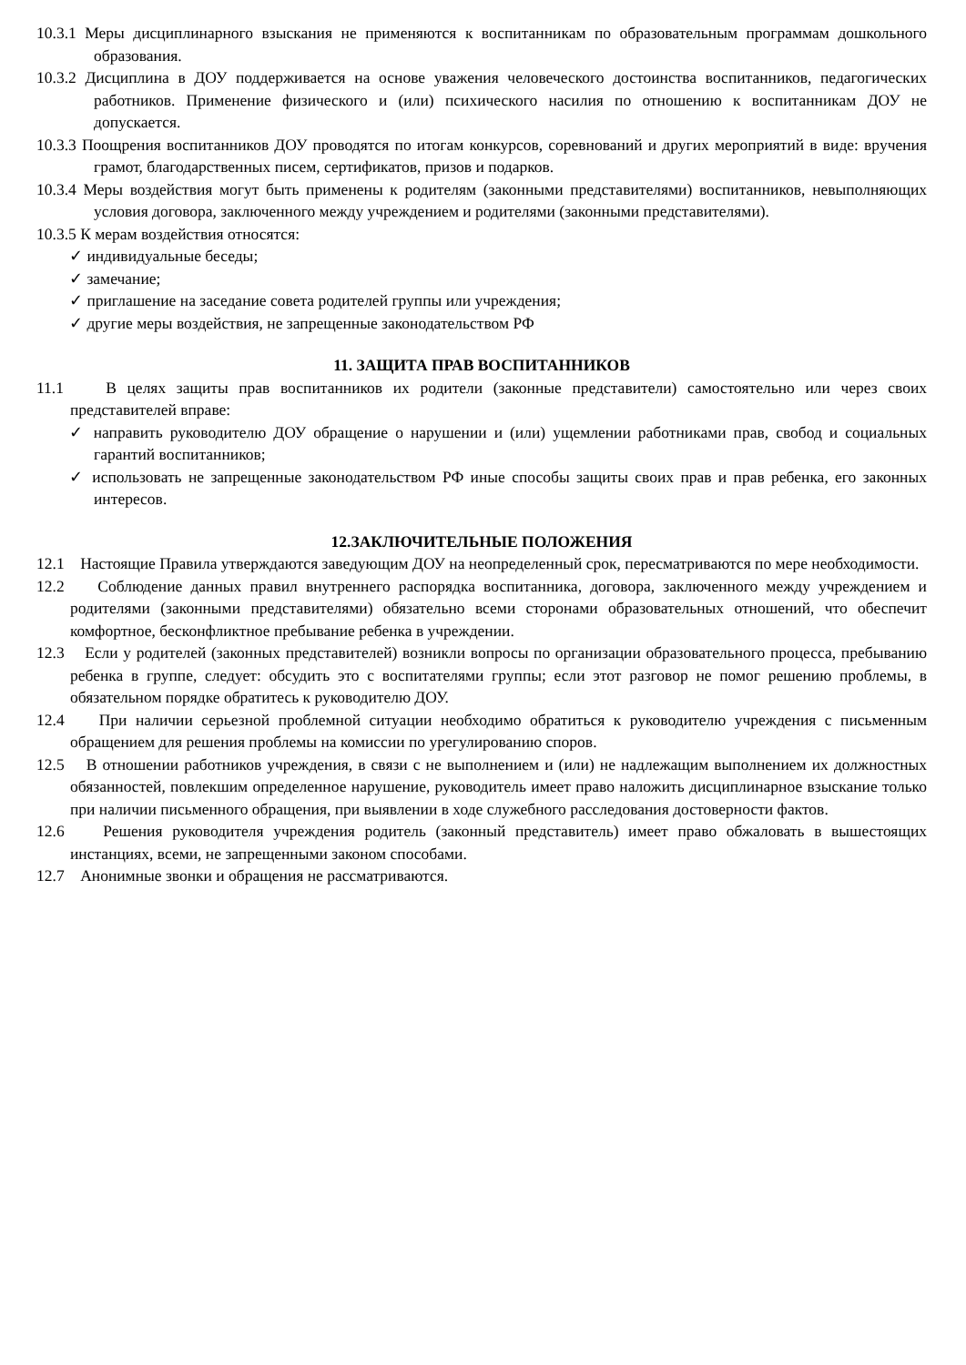10.3.1 Меры дисциплинарного взыскания не применяются к воспитанникам по образовательным программам дошкольного образования.
10.3.2 Дисциплина в ДОУ поддерживается на основе уважения человеческого достоинства воспитанников, педагогических работников. Применение физического и (или) психического насилия по отношению к воспитанникам ДОУ не допускается.
10.3.3 Поощрения воспитанников ДОУ проводятся по итогам конкурсов, соревнований и других мероприятий в виде: вручения грамот, благодарственных писем, сертификатов, призов и подарков.
10.3.4 Меры воздействия могут быть применены к родителям (законными представителями) воспитанников, невыполняющих условия договора, заключенного между учреждением и родителями (законными представителями).
10.3.5 К мерам воздействия относятся:
✓ индивидуальные беседы;
✓ замечание;
✓ приглашение на заседание совета родителей группы или учреждения;
✓ другие меры воздействия, не запрещенные законодательством РФ
11. ЗАЩИТА ПРАВ ВОСПИТАННИКОВ
11.1 В целях защиты прав воспитанников их родители (законные представители) самостоятельно или через своих представителей вправе:
✓ направить руководителю ДОУ обращение о нарушении и (или) ущемлении работниками прав, свобод и социальных гарантий воспитанников;
✓ использовать не запрещенные законодательством РФ иные способы защиты своих прав и прав ребенка, его законных интересов.
12.ЗАКЛЮЧИТЕЛЬНЫЕ ПОЛОЖЕНИЯ
12.1 Настоящие Правила утверждаются заведующим ДОУ на неопределенный срок, пересматриваются по мере необходимости.
12.2 Соблюдение данных правил внутреннего распорядка воспитанника, договора, заключенного между учреждением и родителями (законными представителями) обязательно всеми сторонами образовательных отношений, что обеспечит комфортное, бесконфликтное пребывание ребенка в учреждении.
12.3 Если у родителей (законных представителей) возникли вопросы по организации образовательного процесса, пребыванию ребенка в группе, следует: обсудить это с воспитателями группы; если этот разговор не помог решению проблемы, в обязательном порядке обратитесь к руководителю ДОУ.
12.4 При наличии серьезной проблемной ситуации необходимо обратиться к руководителю учреждения с письменным обращением для решения проблемы на комиссии по урегулированию споров.
12.5 В отношении работников учреждения, в связи с не выполнением и (или) не надлежащим выполнением их должностных обязанностей, повлекшим определенное нарушение, руководитель имеет право наложить дисциплинарное взыскание только при наличии письменного обращения, при выявлении в ходе служебного расследования достоверности фактов.
12.6 Решения руководителя учреждения родитель (законный представитель) имеет право обжаловать в вышестоящих инстанциях, всеми, не запрещенными законом способами.
12.7 Анонимные звонки и обращения не рассматриваются.